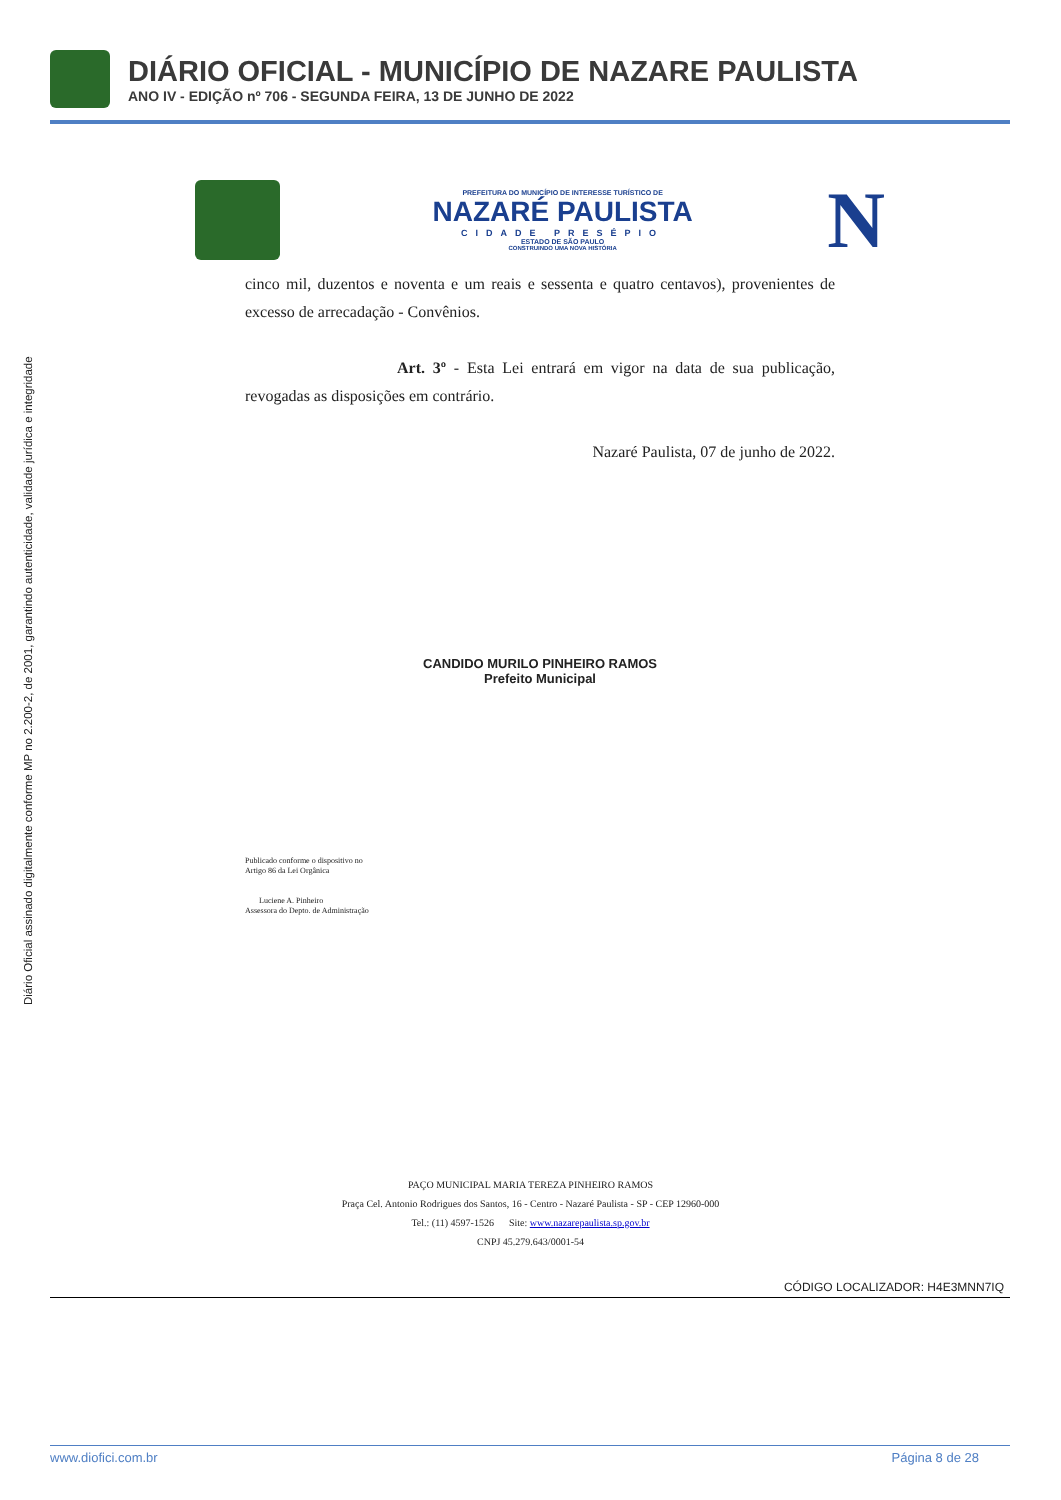DIÁRIO OFICIAL - MUNICÍPIO DE NAZARE PAULISTA
ANO IV - EDIÇÃO nº 706 - SEGUNDA FEIRA, 13 DE JUNHO DE 2022
Diário Oficial assinado digitalmente conforme MP no 2.200-2, de 2001, garantindo autenticidade, validade jurídica e integridade
PREFEITURA DO MUNICÍPIO DE INTERESSE TURÍSTICO DE
NAZARÉ PAULISTA
CIDADE PRESÉPIO
ESTADO DE SÃO PAULO
CONSTRUINDO UMA NOVA HISTÓRIA
N
cinco mil, duzentos e noventa e um reais e sessenta e quatro centavos), provenientes de excesso de arrecadação - Convênios.
Art. 3º - Esta Lei entrará em vigor na data de sua publicação, revogadas as disposições em contrário.
Nazaré Paulista, 07 de junho de 2022.
CANDIDO MURILO PINHEIRO RAMOS
Prefeito Municipal
Publicado conforme o dispositivo no
Artigo 86 da Lei Orgânica
Luciene A. Pinheiro
Assessora do Depto. de Administração
PAÇO MUNICIPAL MARIA TEREZA PINHEIRO RAMOS
Praça Cel. Antonio Rodrigues dos Santos, 16 - Centro - Nazaré Paulista - SP - CEP 12960-000
Tel.: (11) 4597-1526 Site: www.nazarepaulista.sp.gov.br
CNPJ 45.279.643/0001-54
CÓDIGO LOCALIZADOR: H4E3MNN7IQ
www.diofici.com.br Página 8 de 28